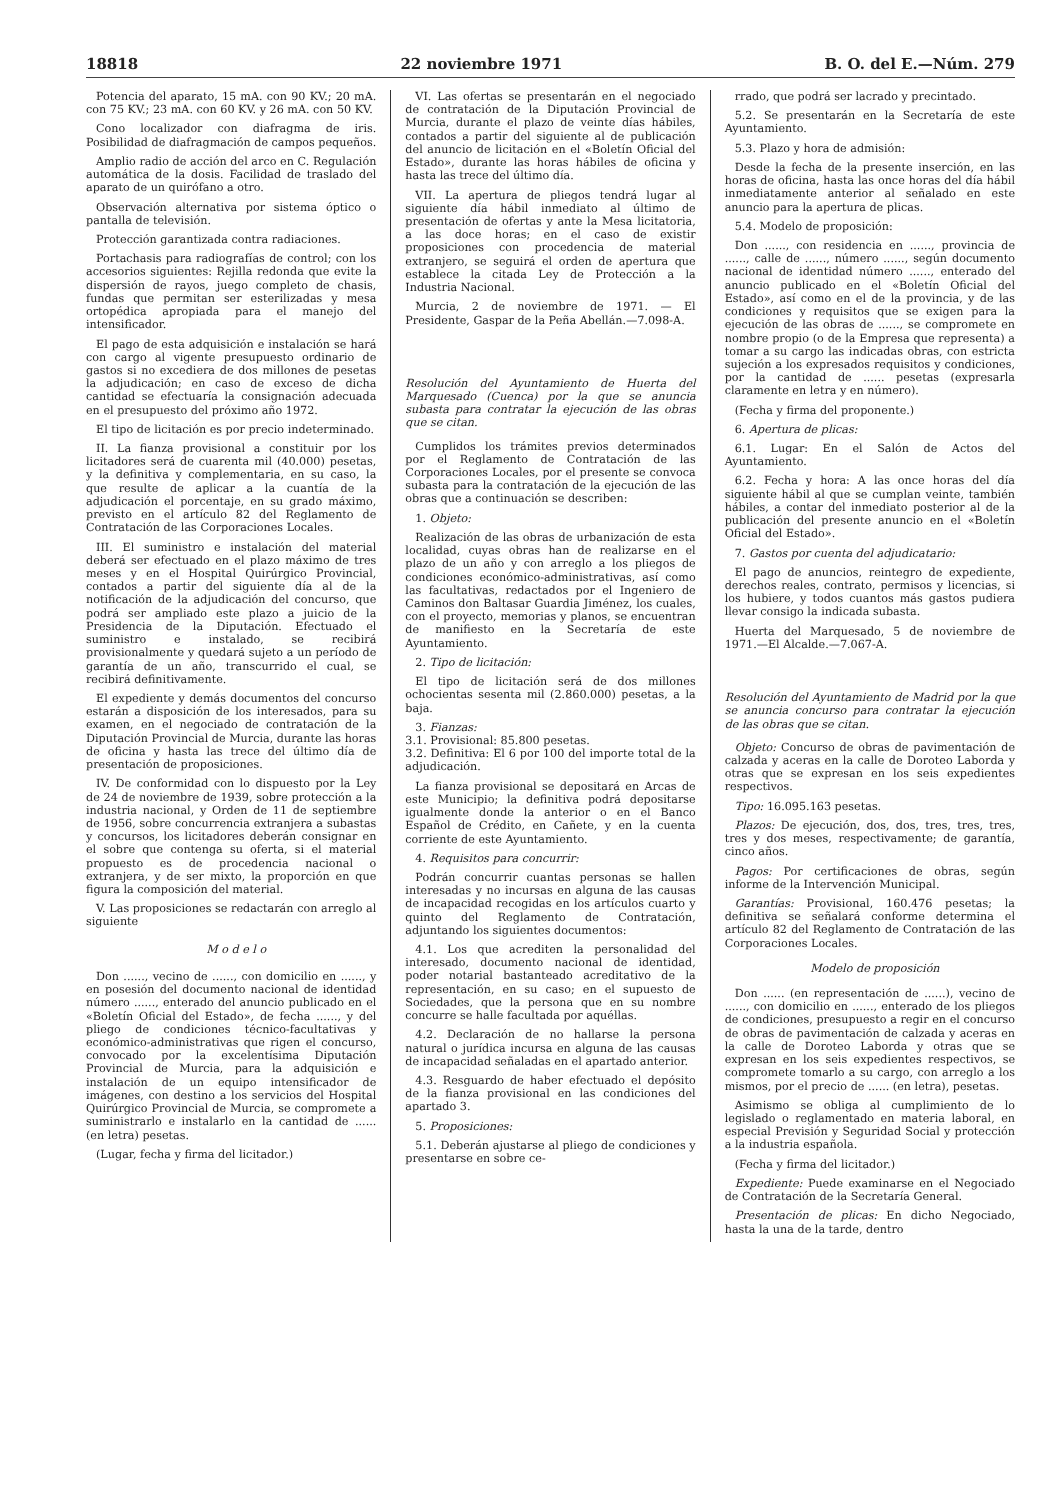18818 22 noviembre 1971 B. O. del E.—Núm. 279
Potencia del aparato, 15 mA. con 90 KV.; 20 mA. con 75 KV.; 23 mA. con 60 KV. y 26 mA. con 50 KV.
Cono localizador con diafragma de iris. Posibilidad de diafragmación de campos pequeños.
Amplio radio de acción del arco en C. Regulación automática de la dosis. Facilidad de traslado del aparato de un quirófano a otro.
Observación alternativa por sistema óptico o pantalla de televisión.
Protección garantizada contra radiaciones.
Portachasis para radiografías de control; con los accesorios siguientes: Rejilla redonda que evite la dispersión de rayos, juego completo de chasis, fundas que permitan ser esterilizadas y mesa ortopédica apropiada para el manejo del intensificador.
El pago de esta adquisición e instalación se hará con cargo al vigente presupuesto ordinario de gastos si no excediera de dos millones de pesetas la adjudicación; en caso de exceso de dicha cantidad se efectuaría la consignación adecuada en el presupuesto del próximo año 1972.
El tipo de licitación es por precio indeterminado.
II. La fianza provisional a constituir por los licitadores será de cuarenta mil (40.000) pesetas, y la definitiva y complementaria, en su caso, la que resulte de aplicar a la cuantía de la adjudicación el porcentaje, en su grado máximo, previsto en el artículo 82 del Reglamento de Contratación de las Corporaciones Locales.
III. El suministro e instalación del material deberá ser efectuado en el plazo máximo de tres meses y en el Hospital Quirúrgico Provincial, contados a partir del siguiente día al de la notificación de la adjudicación del concurso, que podrá ser ampliado este plazo a juicio de la Presidencia de la Diputación. Efectuado el suministro e instalado, se recibirá provisionalmente y quedará sujeto a un período de garantía de un año, transcurrido el cual, se recibirá definitivamente.
El expediente y demás documentos del concurso estarán a disposición de los interesados, para su examen, en el negociado de contratación de la Diputación Provincial de Murcia, durante las horas de oficina y hasta las trece del último día de presentación de proposiciones.
IV. De conformidad con lo dispuesto por la Ley de 24 de noviembre de 1939, sobre protección a la industria nacional, y Orden de 11 de septiembre de 1956, sobre concurrencia extranjera a subastas y concursos, los licitadores deberán consignar en el sobre que contenga su oferta, si el material propuesto es de procedencia nacional o extranjera, y de ser mixto, la proporción en que figura la composición del material.
V. Las proposiciones se redactarán con arreglo al siguiente
M o d e l o
Don ......, vecino de ......, con domicilio en ......, y en posesión del documento nacional de identidad número ......, enterado del anuncio publicado en el «Boletín Oficial del Estado», de fecha ......, y del pliego de condiciones técnico-facultativas y económico-administrativas que rigen el concurso, convocado por la excelentísima Diputación Provincial de Murcia, para la adquisición e instalación de un equipo intensificador de imágenes, con destino a los servicios del Hospital Quirúrgico Provincial de Murcia, se compromete a suministrarlo e instalarlo en la cantidad de ...... (en letra) pesetas.
(Lugar, fecha y firma del licitador.)
VI. Las ofertas se presentarán en el negociado de contratación de la Diputación Provincial de Murcia, durante el plazo de veinte días hábiles, contados a partir del siguiente al de publicación del anuncio de licitación en el «Boletín Oficial del Estado», durante las horas hábiles de oficina y hasta las trece del último día.
VII. La apertura de pliegos tendrá lugar al siguiente día hábil inmediato al último de presentación de ofertas y ante la Mesa licitatoria, a las doce horas; en el caso de existir proposiciones con procedencia de material extranjero, se seguirá el orden de apertura que establece la citada Ley de Protección a la Industria Nacional.
Murcia, 2 de noviembre de 1971. — El Presidente, Gaspar de la Peña Abellán.—7.098-A.
Resolución del Ayuntamiento de Huerta del Marquesado (Cuenca) por la que se anuncia subasta para contratar la ejecución de las obras que se citan.
Cumplidos los trámites previos determinados por el Reglamento de Contratación de las Corporaciones Locales, por el presente se convoca subasta para la contratación de la ejecución de las obras que a continuación se describen:
1. Objeto:
Realización de las obras de urbanización de esta localidad, cuyas obras han de realizarse en el plazo de un año y con arreglo a los pliegos de condiciones económico-administrativas, así como las facultativas, redactados por el Ingeniero de Caminos don Baltasar Guardia Jiménez, los cuales, con el proyecto, memorias y planos, se encuentran de manifiesto en la Secretaría de este Ayuntamiento.
2. Tipo de licitación:
El tipo de licitación será de dos millones ochocientas sesenta mil (2.860.000) pesetas, a la baja.
3. Fianzas:
3.1. Provisional: 85.800 pesetas.
3.2. Definitiva: El 6 por 100 del importe total de la adjudicación.
La fianza provisional se depositará en Arcas de este Municipio; la definitiva podrá depositarse igualmente donde la anterior o en el Banco Español de Crédito, en Cañete, y en la cuenta corriente de este Ayuntamiento.
4. Requisitos para concurrir:
Podrán concurrir cuantas personas se hallen interesadas y no incursas en alguna de las causas de incapacidad recogidas en los artículos cuarto y quinto del Reglamento de Contratación, adjuntando los siguientes documentos:
4.1. Los que acrediten la personalidad del interesado, documento nacional de identidad, poder notarial bastanteado acreditativo de la representación, en su caso; en el supuesto de Sociedades, que la persona que en su nombre concurre se halle facultada por aquéllas.
4.2. Declaración de no hallarse la persona natural o jurídica incursa en alguna de las causas de incapacidad señaladas en el apartado anterior.
4.3. Resguardo de haber efectuado el depósito de la fianza provisional en las condiciones del apartado 3.
5. Proposiciones:
5.1. Deberán ajustarse al pliego de condiciones y presentarse en sobre ce-
rrado, que podrá ser lacrado y precintado.
5.2. Se presentarán en la Secretaría de este Ayuntamiento.
5.3. Plazo y hora de admisión:
Desde la fecha de la presente inserción, en las horas de oficina, hasta las once horas del día hábil inmediatamente anterior al señalado en este anuncio para la apertura de plicas.
5.4. Modelo de proposición:
Don ......, con residencia en ......, provincia de ......, calle de ......, número ......, según documento nacional de identidad número ......, enterado del anuncio publicado en el «Boletín Oficial del Estado», así como en el de la provincia, y de las condiciones y requisitos que se exigen para la ejecución de las obras de ......, se compromete en nombre propio (o de la Empresa que representa) a tomar a su cargo las indicadas obras, con estricta sujeción a los expresados requisitos y condiciones, por la cantidad de ...... pesetas (expresarla claramente en letra y en número).
(Fecha y firma del proponente.)
6. Apertura de plicas:
6.1. Lugar: En el Salón de Actos del Ayuntamiento.
6.2. Fecha y hora: A las once horas del día siguiente hábil al que se cumplan veinte, también hábiles, a contar del inmediato posterior al de la publicación del presente anuncio en el «Boletín Oficial del Estado».
7. Gastos por cuenta del adjudicatario:
El pago de anuncios, reintegro de expediente, derechos reales, contrato, permisos y licencias, si los hubiere, y todos cuantos más gastos pudiera llevar consigo la indicada subasta.
Huerta del Marquesado, 5 de noviembre de 1971.—El Alcalde.—7.067-A.
Resolución del Ayuntamiento de Madrid por la que se anuncia concurso para contratar la ejecución de las obras que se citan.
Objeto: Concurso de obras de pavimentación de calzada y aceras en la calle de Doroteo Laborda y otras que se expresan en los seis expedientes respectivos.
Tipo: 16.095.163 pesetas.
Plazos: De ejecución, dos, dos, tres, tres, tres, tres y dos meses, respectivamente; de garantía, cinco años.
Pagos: Por certificaciones de obras, según informe de la Intervención Municipal.
Garantías: Provisional, 160.476 pesetas; la definitiva se señalará conforme determina el artículo 82 del Reglamento de Contratación de las Corporaciones Locales.
Modelo de proposición
Don ...... (en representación de ......), vecino de ......, con domicilio en ......, enterado de los pliegos de condiciones, presupuesto a regir en el concurso de obras de pavimentación de calzada y aceras en la calle de Doroteo Laborda y otras que se expresan en los seis expedientes respectivos, se compromete tomarlo a su cargo, con arreglo a los mismos, por el precio de ...... (en letra), pesetas.
Asimismo se obliga al cumplimiento de lo legislado o reglamentado en materia laboral, en especial Previsión y Seguridad Social y protección a la industria española.
(Fecha y firma del licitador.)
Expediente: Puede examinarse en el Negociado de Contratación de la Secretaría General.
Presentación de plicas: En dicho Negociado, hasta la una de la tarde, dentro